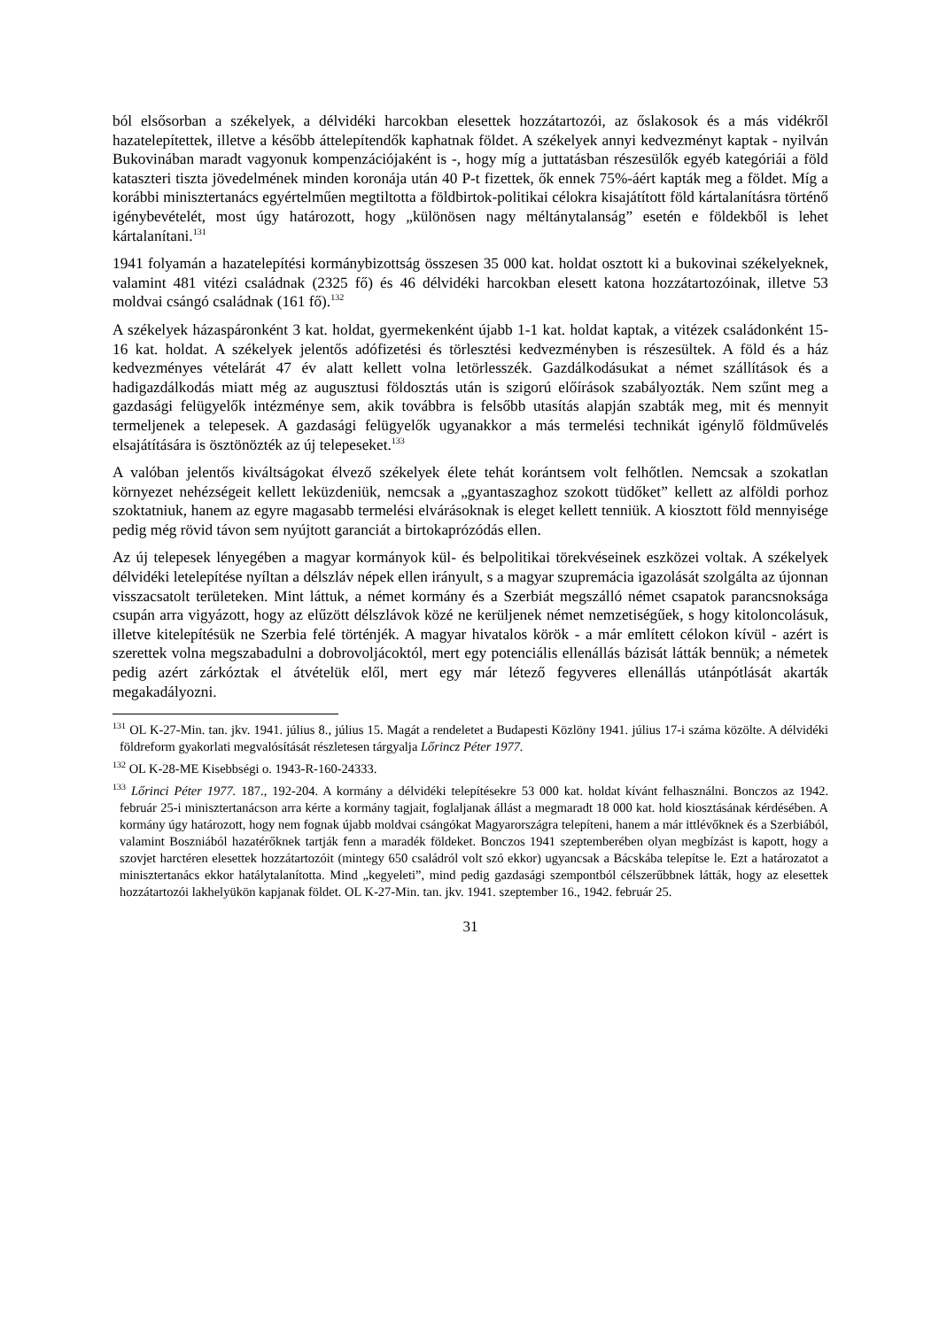ból elsősorban a székelyek, a délvidéki harcokban elesettek hozzátartozói, az őslakosok és a más vidékről hazatelepítettek, illetve a később áttelepítendők kaphatnak földet. A székelyek annyi kedvezményt kaptak - nyilván Bukovinában maradt vagyonuk kompenzációjaként is -, hogy míg a juttatásban részesülők egyéb kategóriái a föld kataszteri tiszta jövedelmének minden koronája után 40 P-t fizettek, ők ennek 75%-áért kapták meg a földet. Míg a korábbi minisztertanács egyértelműen megtiltotta a földbirtok-politikai célokra kisajátított föld kártalanításra történő igénybevételét, most úgy határozott, hogy „különösen nagy méltánytalanság” esetén e földekből is lehet kártalanítani.<sup>131</sup>
1941 folyamán a hazatelepítési kormánybizottság összesen 35 000 kat. holdat osztott ki a bukovinai székelyeknek, valamint 481 vitézi családnak (2325 fő) és 46 délvidéki harcokban elesett katona hozzátartozóinak, illetve 53 moldvai csángó családnak (161 fő).<sup>132</sup>
A székelyek házaspáronként 3 kat. holdat, gyermekenként újabb 1-1 kat. holdat kaptak, a vitézek családonként 15-16 kat. holdat. A székelyek jelentős adófizetési és törlesztési kedvezményben is részesültek. A föld és a ház kedvezményes vételárát 47 év alatt kellett volna letörlesszék. Gazdálkodásukat a német szállítások és a hadigazdálkodás miatt még az augusztusi földosztás után is szigorú előírások szabályozták. Nem szűnt meg a gazdasági felügyelők intézménye sem, akik továbbra is felsőbb utasítás alapján szabták meg, mit és mennyit termeljenek a telepesek. A gazdasági felügyelők ugyanakkor a más termelési technikát igénylő földművelés elsajátítására is ösztönözték az új telepeseket.<sup>133</sup>
A valóban jelentős kiváltságokat élvező székelyek élete tehát korántsem volt felhőtlen. Nemcsak a szokatlan környezet nehézségeit kellett leküzdeniük, nemcsak a „gyantaszaghoz szokott tüdőket” kellett az alföldi porhoz szoktatniuk, hanem az egyre magasabb termelési elvárásoknak is eleget kellett tenniük. A kiosztott föld mennyisége pedig még rövid távon sem nyújtott garanciát a birtokaprózódás ellen.
Az új telepesek lényegében a magyar kormányok kül- és belpolitikai törekvéseinek eszközei voltak. A székelyek délvidéki letelepítése nyíltan a délszláv népek ellen irányult, s a magyar szupremácia igazolását szolgálta az újonnan visszacsatolt területeken. Mint láttuk, a német kormány és a Szerbiát megszálló német csapatok parancsnoksága csupán arra vigyázott, hogy az elűzött délszlávok közé ne kerüljenek német nemzetiségűek, s hogy kitoloncolásuk, illetve kitelepítésük ne Szerbia felé történjék. A magyar hivatalos körök - a már említett célokon kívül - azért is szerettek volna megszabadulni a dobrovoljácoktól, mert egy potenciális ellenállás bázisát látták bennük; a németek pedig azért zárkóztak el átvételük elől, mert egy már létező fegyveres ellenállás utánpótlását akarták megakadályozni.
<sup>131</sup> OL K-27-Min. tan. jkv. 1941. július 8., július 15. Magát a rendeletet a Budapesti Közlöny 1941. július 17-i száma közölte. A délvidéki földreform gyakorlati megvalósítását részletesen tárgyalja Lőrincz Péter 1977.
<sup>132</sup> OL K-28-ME Kisebbségi o. 1943-R-160-24333.
<sup>133</sup> Lőrinci Péter 1977. 187., 192-204. A kormány a délvidéki telepítésekre 53 000 kat. holdat kívánt felhasználni. Bonczos az 1942. február 25-i minisztertanácson arra kérte a kormány tagjait, foglaljanak állást a megmaradt 18 000 kat. hold kiosztásának kérdésében. A kormány úgy határozott, hogy nem fognak újabb moldvai csángókat Magyarországra telepíteni, hanem a már ittlévőknek és a Szerbiából, valamint Boszniából hazatérőknek tartják fenn a maradék földeket. Bonczos 1941 szeptemberében olyan megbízást is kapott, hogy a szovjet harctéren elesettek hozzátartozóit (mintegy 650 családról volt szó ekkor) ugyancsak a Bácskába telepítse le. Ezt a határozatot a minisztertanács ekkor hatálytalanította. Mind „kegyeleti”, mind pedig gazdasági szempontból célszerűbbnek látták, hogy az elesettek hozzátartozói lakhelyükön kapjanak földet. OL K-27-Min. tan. jkv. 1941. szeptember 16., 1942. február 25.
31